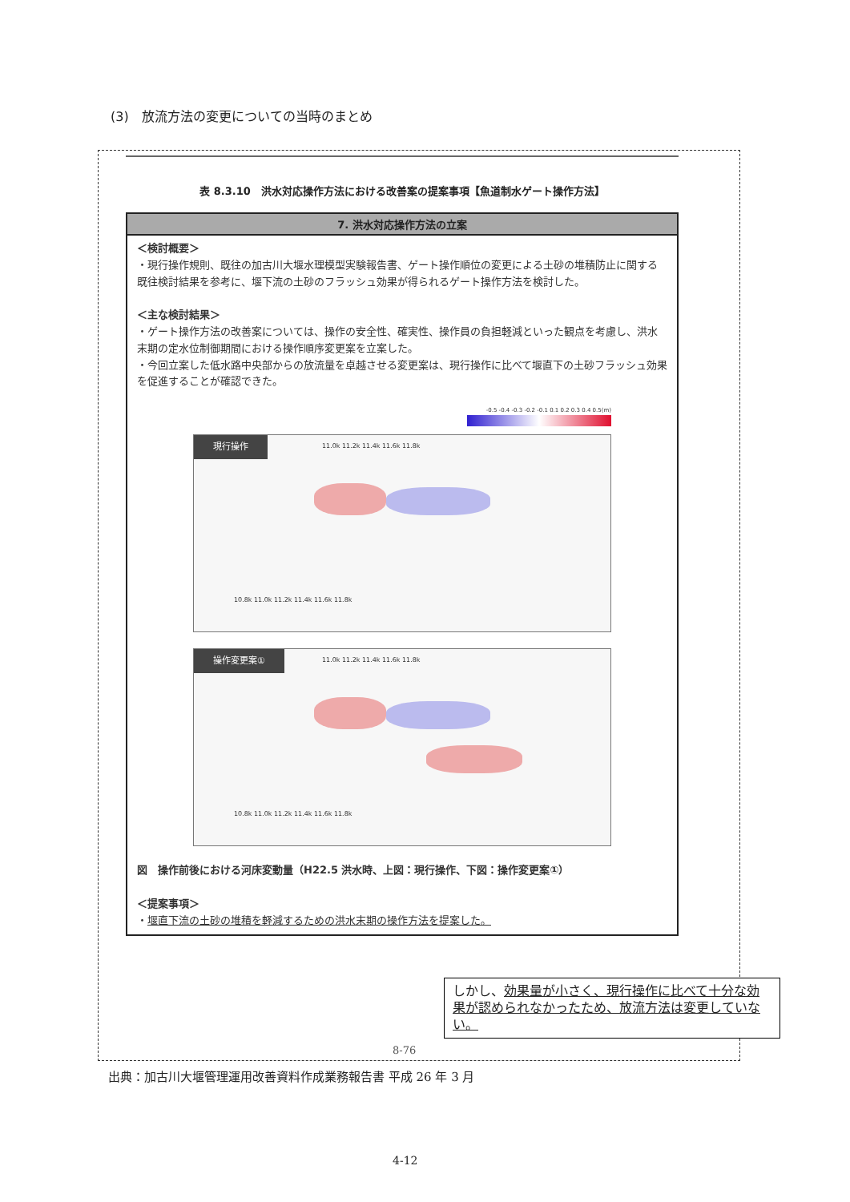(3)　放流方法の変更についての当時のまとめ
表 8.3.10　洪水対応操作方法における改善案の提案事項【魚道制水ゲート操作方法】
| 7. 洪水対応操作方法の立案 |
| --- |
| ＜検討概要＞ ・現行操作規則、既往の加古川大堰水理模型実験報告書、ゲート操作順位の変更による土砂の堆積防止に関する既往検討結果を参考に、堰下流の土砂のフラッシュ効果が得られるゲート操作方法を検討した。 ＜主な検討結果＞ ・ゲート操作方法の改善案については、操作の安全性、確実性、操作員の負担軽減といった観点を考慮し、洪水末期の定水位制御期間における操作順序変更案を立案した。 ・今回立案した低水路中央部からの放流量を卓越させる変更案は、現行操作に比べて堰直下の土砂フラッシュ効果を促進することが確認できた。 -0.5 -0.4 -0.3 -0.2 -0.1 0.1 0.2 0.3 0.4 0.5(m) 現行操作 11.0k 11.2k 11.4k 11.6k 11.8k 10.8k 11.0k 11.2k 11.4k 11.6k 11.8k 操作変更案① 11.0k 11.2k 11.4k 11.6k 11.8k 10.8k 11.0k 11.2k 11.4k 11.6k 11.8k 図 操作前後における河床変動量（H22.5 洪水時、上図：現行操作、下図：操作変更案①） ＜提案事項＞ ・ 堰直下流の土砂の堆積を軽減するための洪水末期の操作方法を提案した。 |
しかし、効果量が小さく、現行操作に比べて十分な効果が認められなかったため、放流方法は変更していない。
8-76
出典：加古川大堰管理運用改善資料作成業務報告書 平成 26 年 3 月
4-12